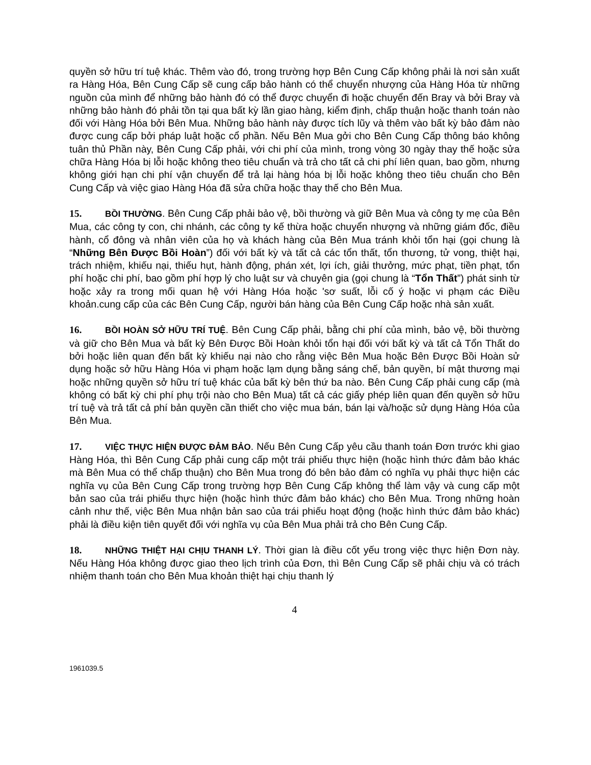quyền sở hữu trí tuệ khác. Thêm vào đó, trong trường hợp Bên Cung Cấp không phải là nơi sản xuất ra Hàng Hóa, Bên Cung Cấp sẽ cung cấp bảo hành có thể chuyển nhượng của Hàng Hóa từ những nguồn của mình để những bảo hành đó có thể được chuyển đi hoặc chuyển đến Bray và bởi Bray và những bảo hành đó phải tồn tại qua bất kỳ lần giao hàng, kiểm định, chấp thuận hoặc thanh toán nào đối với Hàng Hóa bởi Bên Mua. Những bảo hành này được tích lũy và thêm vào bất kỳ bảo đảm nào được cung cấp bởi pháp luật hoặc cổ phần. Nếu Bên Mua gởi cho Bên Cung Cấp thông báo không tuân thủ Phần này, Bên Cung Cấp phải, với chi phí của mình, trong vòng 30 ngày thay thế hoặc sửa chữa Hàng Hóa bị lỗi hoặc không theo tiêu chuẩn và trả cho tất cả chi phí liên quan, bao gồm, nhưng không giới hạn chi phí vận chuyển để trả lại hàng hóa bị lỗi hoặc không theo tiêu chuẩn cho Bên Cung Cấp và việc giao Hàng Hóa đã sửa chữa hoặc thay thế cho Bên Mua.
15. BỒI THƯỜNG. Bên Cung Cấp phải bảo vệ, bồi thường và giữ Bên Mua và công ty mẹ của Bên Mua, các công ty con, chi nhánh, các công ty kế thừa hoặc chuyển nhượng và những giám đốc, điều hành, cổ đông và nhân viên của họ và khách hàng của Bên Mua tránh khỏi tổn hại (gọi chung là “Những Bên Được Bồi Hoàn”) đối với bất kỳ và tất cả các tổn thất, tổn thương, tử vong, thiệt hại, trách nhiệm, khiếu nại, thiếu hụt, hành động, phán xét, lợi ích, giải thưởng, mức phạt, tiền phạt, tổn phí hoặc chi phí, bao gồm phí hợp lý cho luật sư và chuyên gia (gọi chung là “Tổn Thất”) phát sinh từ hoặc xảy ra trong mối quan hệ với Hàng Hóa hoặc 'sơ suất, lỗi cố ý hoặc vi phạm các Điều khoản.cung cấp của các Bên Cung Cấp, người bán hàng của Bên Cung Cấp hoặc nhà sản xuất.
16. BỒI HOÀN SỞ HỮU TRÍ TUỆ. Bên Cung Cấp phải, bằng chi phí của mình, bảo vệ, bồi thường và giữ cho Bên Mua và bất kỳ Bên Được Bồi Hoàn khỏi tổn hại đối với bất kỳ và tất cả Tổn Thất do bởi hoặc liên quan đến bất kỳ khiếu nại nào cho rằng việc Bên Mua hoặc Bên Được Bồi Hoàn sử dụng hoặc sở hữu Hàng Hóa vi phạm hoặc lạm dụng bằng sáng chế, bản quyền, bí mật thương mại hoặc những quyền sở hữu trí tuệ khác của bất kỳ bên thứ ba nào. Bên Cung Cấp phải cung cấp (mà không có bất kỳ chi phí phụ trội nào cho Bên Mua) tất cả các giấy phép liên quan đến quyền sở hữu trí tuệ và trả tất cả phí bản quyền cần thiết cho việc mua bán, bán lại và/hoặc sử dụng Hàng Hóa của Bên Mua.
17. VIỆC THỰC HIỆN ĐƯỢC ĐẢM BẢO. Nếu Bên Cung Cấp yêu cầu thanh toán Đơn trước khi giao Hàng Hóa, thì Bên Cung Cấp phải cung cấp một trái phiếu thực hiện (hoặc hình thức đảm bảo khác mà Bên Mua có thể chấp thuận) cho Bên Mua trong đó bên bảo đảm có nghĩa vụ phải thực hiện các nghĩa vụ của Bên Cung Cấp trong trường hợp Bên Cung Cấp không thể làm vậy và cung cấp một bản sao của trái phiếu thực hiện (hoặc hình thức đảm bảo khác) cho Bên Mua. Trong những hoàn cảnh như thế, việc Bên Mua nhận bản sao của trái phiếu hoạt động (hoặc hình thức đảm bảo khác) phải là điều kiện tiên quyết đối với nghĩa vụ của Bên Mua phải trả cho Bên Cung Cấp.
18. NHỮNG THIỆT HẠI CHỊU THANH LÝ. Thời gian là điều cốt yếu trong việc thực hiện Đơn này. Nếu Hàng Hóa không được giao theo lịch trình của Đơn, thì Bên Cung Cấp sẽ phải chịu và có trách nhiệm thanh toán cho Bên Mua khoản thiệt hại chịu thanh lý
4
1961039.5